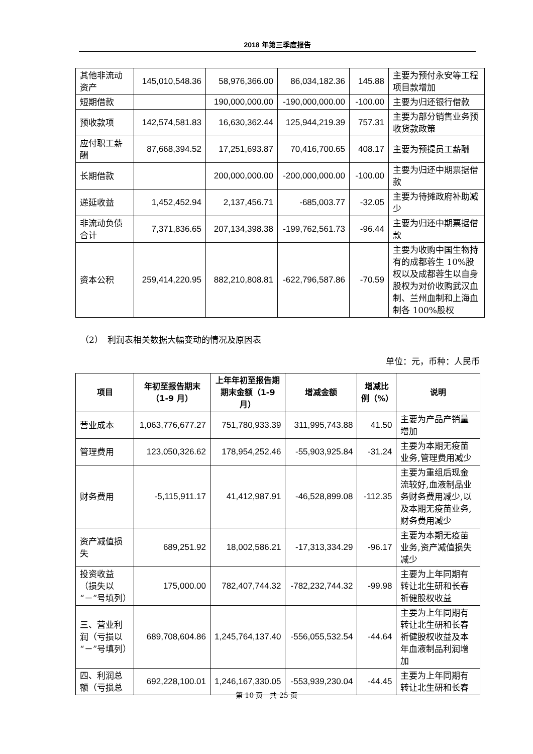2018 年第三季度报告
| 其他非流动资产 | 145,010,548.36 | 58,976,366.00 | 86,034,182.36 | 145.88 | 主要为预付永安等工程项目款增加 |
| 短期借款 | | 190,000,000.00 | -190,000,000.00 | -100.00 | 主要为归还银行借款 |
| 预收款项 | 142,574,581.83 | 16,630,362.44 | 125,944,219.39 | 757.31 | 主要为部分销售业务预收货款政策 |
| 应付职工薪酬 | 87,668,394.52 | 17,251,693.87 | 70,416,700.65 | 408.17 | 主要为预提员工薪酬 |
| 长期借款 | | 200,000,000.00 | -200,000,000.00 | -100.00 | 主要为归还中期票据借款 |
| 递延收益 | 1,452,452.94 | 2,137,456.71 | -685,003.77 | -32.05 | 主要为待摊政府补助减少 |
| 非流动负债合计 | 7,371,836.65 | 207,134,398.38 | -199,762,561.73 | -96.44 | 主要为归还中期票据借款 |
| 资本公积 | 259,414,220.95 | 882,210,808.81 | -622,796,587.86 | -70.59 | 主要为收购中国生物持有的成都蓉生 10%股权以及成都蓉生以自身股权为对价收购武汉血制、兰州血制和上海血制各 100%股权 |
（2）　利润表相关数据大幅变动的情况及原因表
单位：元，币种：人民币
| 项目 | 年初至报告期末（1-9 月） | 上年年初至报告期期末金额（1-9 月） | 增减金额 | 增减比例（%） | 说明 |
| --- | --- | --- | --- | --- | --- |
| 营业成本 | 1,063,776,677.27 | 751,780,933.39 | 311,995,743.88 | 41.50 | 主要为产品产销量增加 |
| 管理费用 | 123,050,326.62 | 178,954,252.46 | -55,903,925.84 | -31.24 | 主要为本期无疫苗业务,管理费用减少 |
| 财务费用 | -5,115,911.17 | 41,412,987.91 | -46,528,899.08 | -112.35 | 主要为重组后现金流较好,血液制品业务财务费用减少,以及本期无疫苗业务,财务费用减少 |
| 资产减值损失 | 689,251.92 | 18,002,586.21 | -17,313,334.29 | -96.17 | 主要为本期无疫苗业务,资产减值损失减少 |
| 投资收益（损失以“－”号填列） | 175,000.00 | 782,407,744.32 | -782,232,744.32 | -99.98 | 主要为上年同期有转让北生研和长春祈健股权收益 |
| 三、营业利润（亏损以“－”号填列） | 689,708,604.86 | 1,245,764,137.40 | -556,055,532.54 | -44.64 | 主要为上年同期有转让北生研和长春祈健股权收益及本年血液制品利润增加 |
| 四、利润总额（亏损总 | 692,228,100.01 | 1,246,167,330.05 | -553,939,230.04 | -44.45 | 主要为上年同期有转让北生研和长春 |
第 10 页　共 25 页